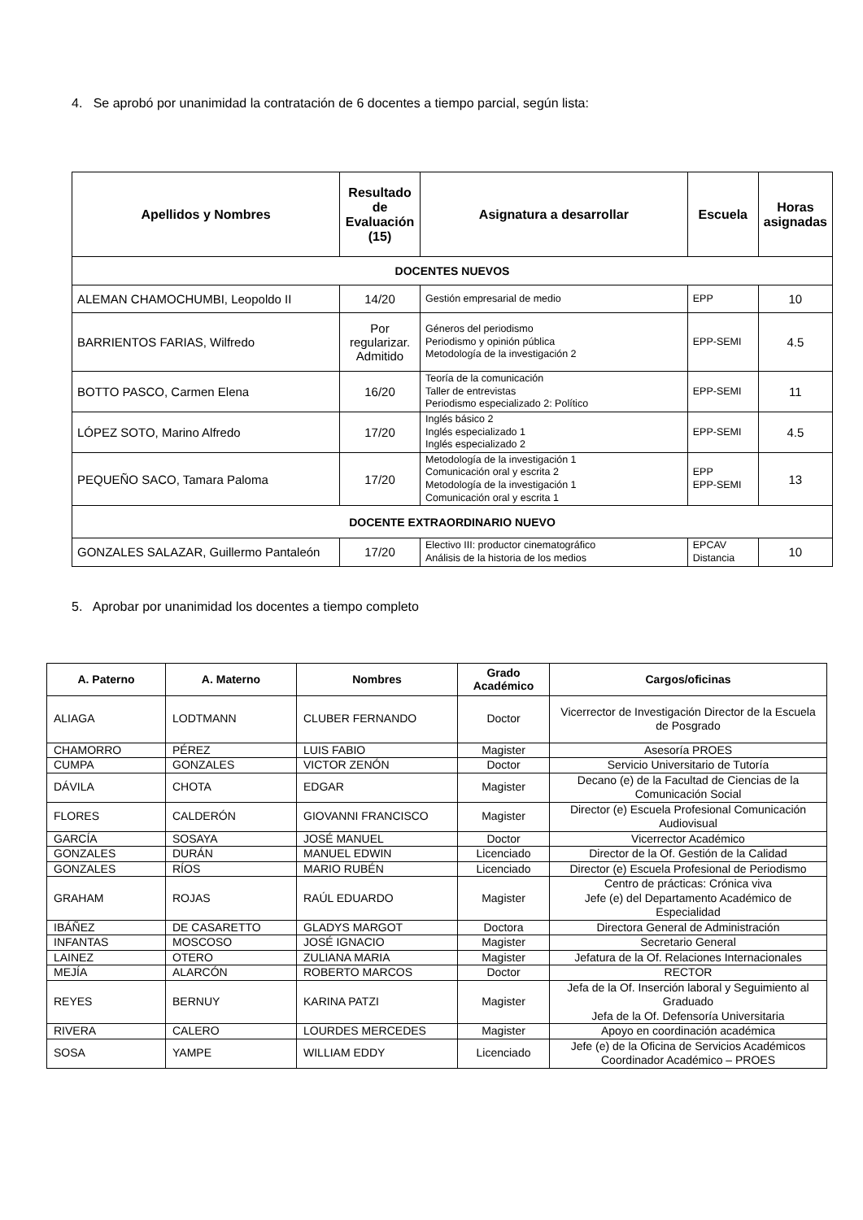4. Se aprobó por unanimidad la contratación de 6 docentes a tiempo parcial, según lista:
| Apellidos y Nombres | Resultado de Evaluación (15) | Asignatura a desarrollar | Escuela | Horas asignadas |
| --- | --- | --- | --- | --- |
| DOCENTES NUEVOS | | | | |
| ALEMAN CHAMOCHUMBI, Leopoldo II | 14/20 | Gestión empresarial de medio | EPP | 10 |
| BARRIENTOS FARIAS, Wilfredo | Por regularizar. Admitido | Géneros del periodismo Periodismo y opinión pública Metodología de la investigación 2 | EPP-SEMI | 4.5 |
| BOTTO PASCO, Carmen Elena | 16/20 | Teoría de la comunicación Taller de entrevistas Periodismo especializado 2: Político | EPP-SEMI | 11 |
| LÓPEZ SOTO, Marino Alfredo | 17/20 | Inglés básico 2 Inglés especializado 1 Inglés especializado 2 | EPP-SEMI | 4.5 |
| PEQUEÑO SACO, Tamara Paloma | 17/20 | Metodología de la investigación 1 Comunicación oral y escrita 2 Metodología de la investigación 1 Comunicación oral y escrita 1 | EPP EPP-SEMI | 13 |
| DOCENTE EXTRAORDINARIO NUEVO | | | | |
| GONZALES SALAZAR, Guillermo Pantaleón | 17/20 | Electivo III: productor cinematográfico Análisis de la historia de los medios | EPCAV Distancia | 10 |
5. Aprobar por unanimidad los docentes a tiempo completo
| A. Paterno | A. Materno | Nombres | Grado Académico | Cargos/oficinas |
| --- | --- | --- | --- | --- |
| ALIAGA | LODTMANN | CLUBER FERNANDO | Doctor | Vicerrector de Investigación Director de la Escuela de Posgrado |
| CHAMORRO | PÉREZ | LUIS FABIO | Magister | Asesoría PROES |
| CUMPA | GONZALES | VICTOR ZENÓN | Doctor | Servicio Universitario de Tutoría |
| DÁVILA | CHOTA | EDGAR | Magister | Decano (e) de la Facultad de Ciencias de la Comunicación Social |
| FLORES | CALDERÓN | GIOVANNI FRANCISCO | Magister | Director (e) Escuela Profesional Comunicación Audiovisual |
| GARCÍA | SOSAYA | JOSÉ MANUEL | Doctor | Vicerrector Académico |
| GONZALES | DURÁN | MANUEL EDWIN | Licenciado | Director de la Of. Gestión de la Calidad |
| GONZALES | RÍOS | MARIO RUBÉN | Licenciado | Director (e) Escuela Profesional de Periodismo |
| GRAHAM | ROJAS | RAÚL EDUARDO | Magister | Centro de prácticas: Crónica viva Jefe (e) del Departamento Académico de Especialidad |
| IBÁÑEZ | DE CASARETTO | GLADYS MARGOT | Doctora | Directora General de Administración |
| INFANTAS | MOSCOSO | JOSÉ IGNACIO | Magister | Secretario General |
| LAINEZ | OTERO | ZULIANA MARIA | Magister | Jefatura de la Of. Relaciones Internacionales |
| MEJÍA | ALARCÓN | ROBERTO MARCOS | Doctor | RECTOR |
| REYES | BERNUY | KARINA PATZI | Magister | Jefa de la Of. Inserción laboral y Seguimiento al Graduado Jefa de la Of. Defensoría Universitaria |
| RIVERA | CALERO | LOURDES MERCEDES | Magister | Apoyo en coordinación académica |
| SOSA | YAMPE | WILLIAM EDDY | Licenciado | Jefe (e) de la Oficina de Servicios Académicos Coordinador Académico – PROES |